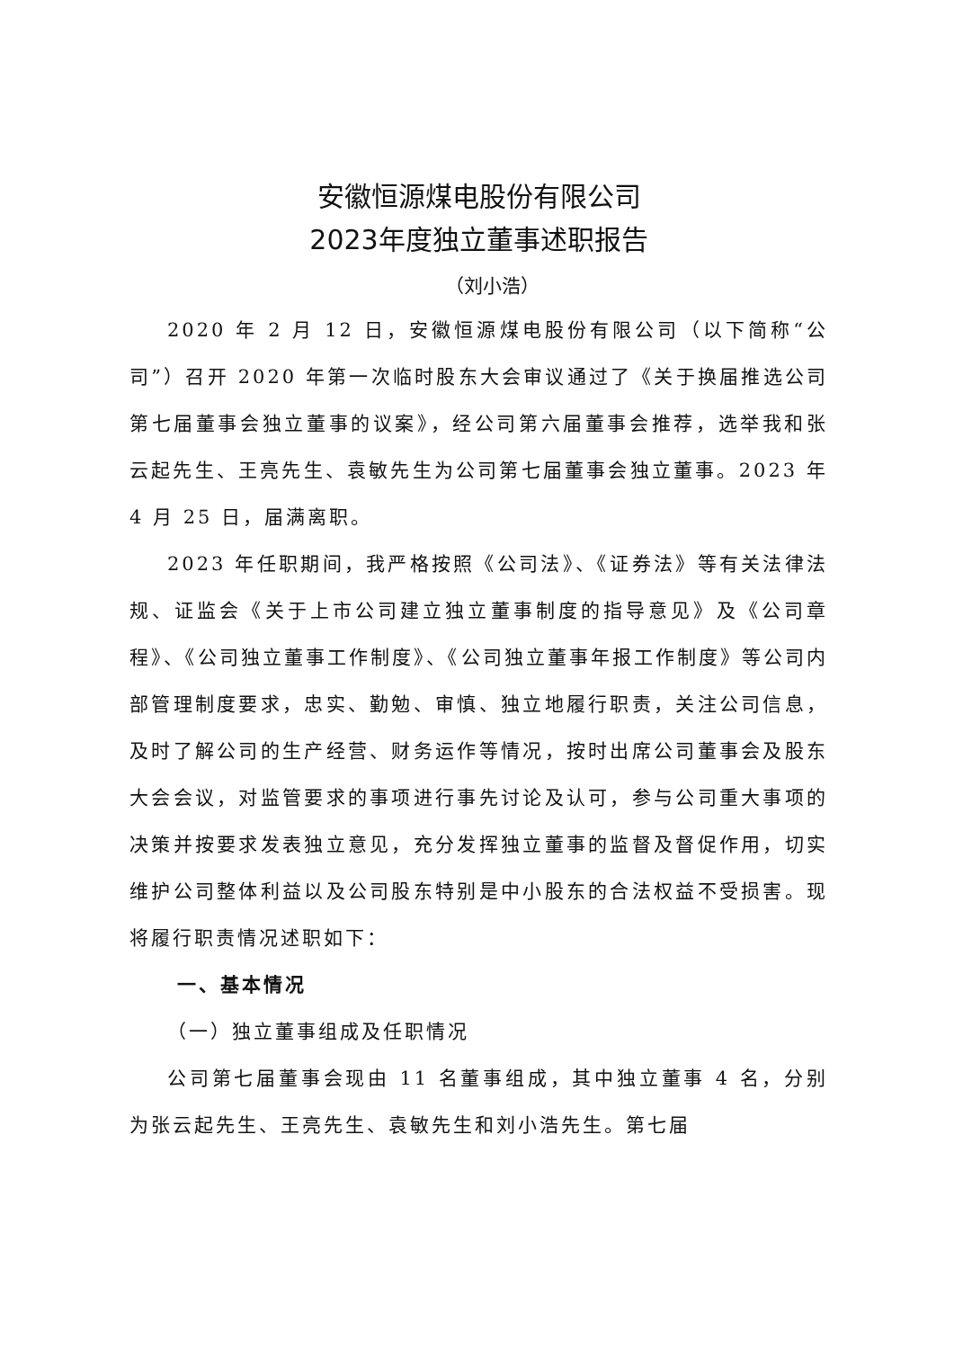安徽恒源煤电股份有限公司
2023年度独立董事述职报告
（刘小浩）
2020 年 2 月 12 日，安徽恒源煤电股份有限公司（以下简称“公司”）召开 2020 年第一次临时股东大会审议通过了《关于换届推选公司第七届董事会独立董事的议案》，经公司第六届董事会推荐，选举我和张云起先生、王亮先生、袁敏先生为公司第七届董事会独立董事。2023 年 4 月 25 日，届满离职。
2023 年任职期间，我严格按照《公司法》、《证券法》等有关法律法规、证监会《关于上市公司建立独立董事制度的指导意见》及《公司章程》、《公司独立董事工作制度》、《公司独立董事年报工作制度》等公司内部管理制度要求，忠实、勤勉、审慎、独立地履行职责，关注公司信息，及时了解公司的生产经营、财务运作等情况，按时出席公司董事会及股东大会会议，对监管要求的事项进行事先讨论及认可，参与公司重大事项的决策并按要求发表独立意见，充分发挥独立董事的监督及督促作用，切实维护公司整体利益以及公司股东特别是中小股东的合法权益不受损害。现将履行职责情况述职如下：
一、基本情况
（一）独立董事组成及任职情况
公司第七届董事会现由 11 名董事组成，其中独立董事 4 名，分别为张云起先生、王亮先生、袁敏先生和刘小浩先生。第七届